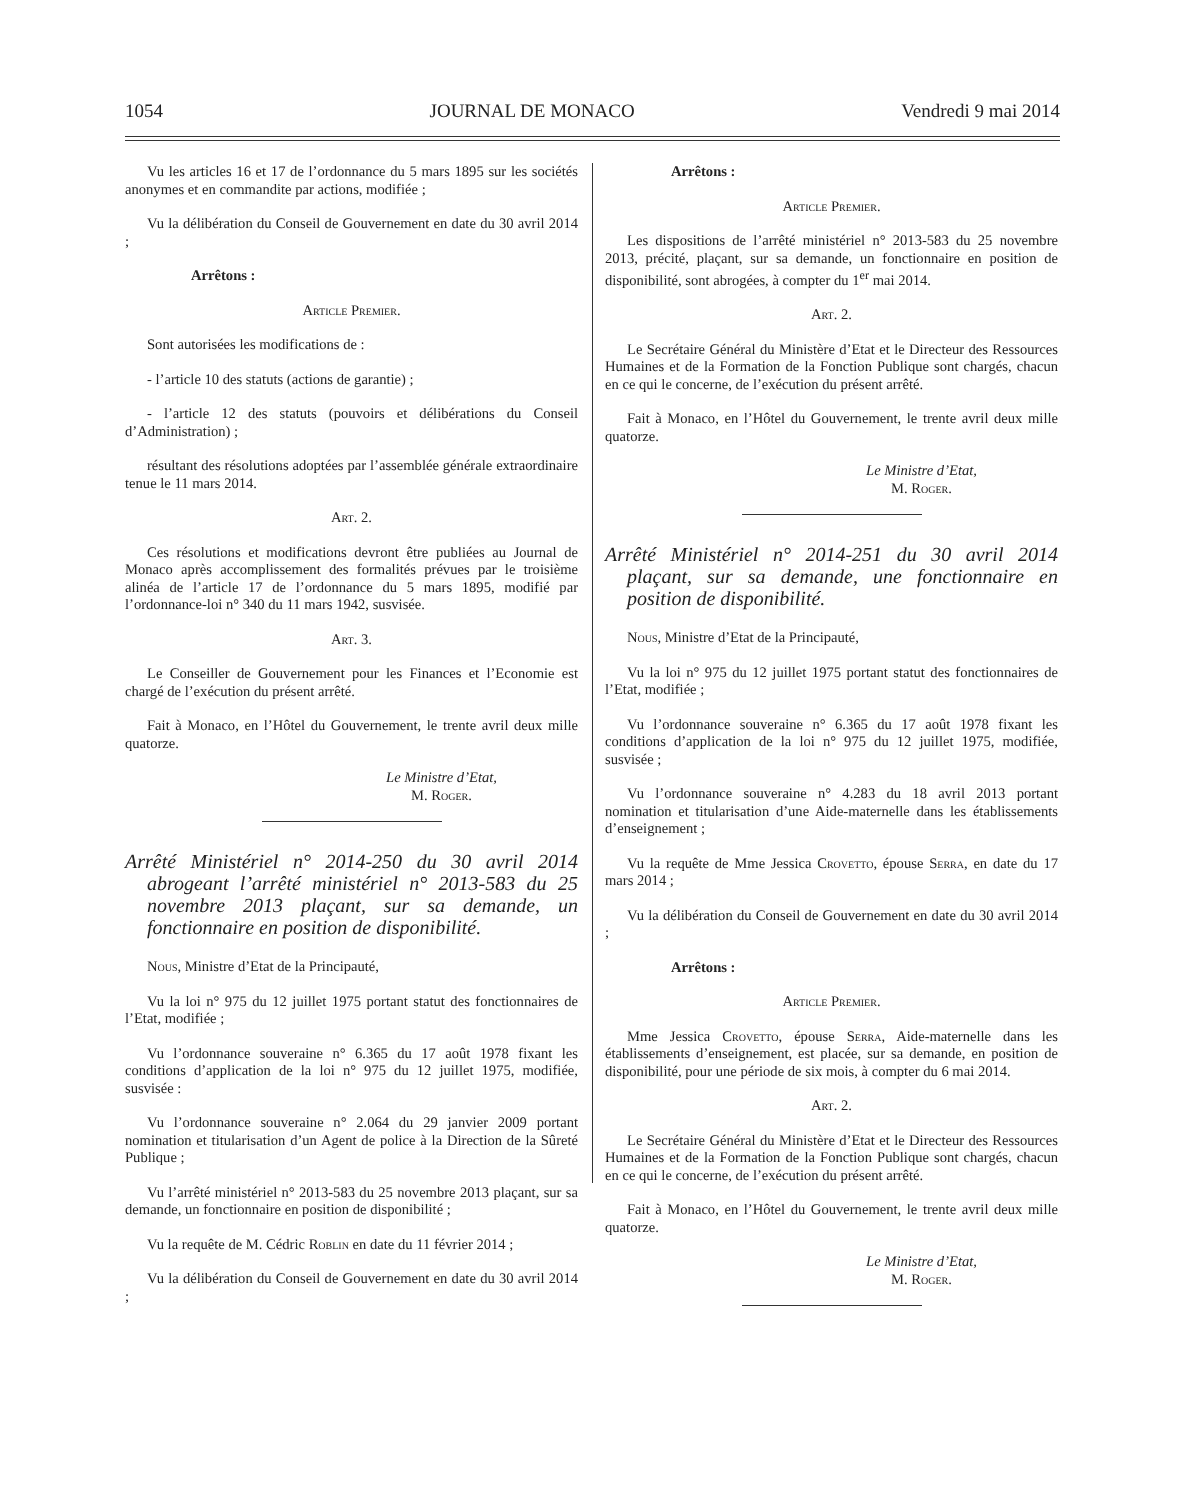1054 JOURNAL DE MONACO Vendredi 9 mai 2014
Vu les articles 16 et 17 de l’ordonnance du 5 mars 1895 sur les sociétés anonymes et en commandite par actions, modifiée ;
Vu la délibération du Conseil de Gouvernement en date du 30 avril 2014 ;
Arrêtons :
Article Premier.
Sont autorisées les modifications de :
- l’article 10 des statuts (actions de garantie) ;
- l’article 12 des statuts (pouvoirs et délibérations du Conseil d’Administration) ;
résultant des résolutions adoptées par l’assemblée générale extraordinaire tenue le 11 mars 2014.
Art. 2.
Ces résolutions et modifications devront être publiées au Journal de Monaco après accomplissement des formalités prévues par le troisième alinéa de l’article 17 de l’ordonnance du 5 mars 1895, modifié par l’ordonnance-loi n° 340 du 11 mars 1942, susvisée.
Art. 3.
Le Conseiller de Gouvernement pour les Finances et l’Economie est chargé de l’exécution du présent arrêté.
Fait à Monaco, en l’Hôtel du Gouvernement, le trente avril deux mille quatorze.
Le Ministre d’Etat,
M. Roger.
Arrêté Ministériel n° 2014-250 du 30 avril 2014 abrogeant l’arrêté ministériel n° 2013-583 du 25 novembre 2013 plaçant, sur sa demande, un fonctionnaire en position de disponibilité.
Nous, Ministre d’Etat de la Principauté,
Vu la loi n° 975 du 12 juillet 1975 portant statut des fonctionnaires de l’Etat, modifiée ;
Vu l’ordonnance souveraine n° 6.365 du 17 août 1978 fixant les conditions d’application de la loi n° 975 du 12 juillet 1975, modifiée, susvisée :
Vu l’ordonnance souveraine n° 2.064 du 29 janvier 2009 portant nomination et titularisation d’un Agent de police à la Direction de la Sûreté Publique ;
Vu l’arrêté ministériel n° 2013-583 du 25 novembre 2013 plaçant, sur sa demande, un fonctionnaire en position de disponibilité ;
Vu la requête de M. Cédric Roblin en date du 11 février 2014 ;
Vu la délibération du Conseil de Gouvernement en date du 30 avril 2014 ;
Arrêtons :
Article Premier.
Les dispositions de l’arrêté ministériel n° 2013-583 du 25 novembre 2013, précité, plaçant, sur sa demande, un fonctionnaire en position de disponibilité, sont abrogées, à compter du 1<sup>er</sup> mai 2014.
Art. 2.
Le Secrétaire Général du Ministère d’Etat et le Directeur des Ressources Humaines et de la Formation de la Fonction Publique sont chargés, chacun en ce qui le concerne, de l’exécution du présent arrêté.
Fait à Monaco, en l’Hôtel du Gouvernement, le trente avril deux mille quatorze.
Le Ministre d’Etat,
M. Roger.
Arrêté Ministériel n° 2014-251 du 30 avril 2014 plaçant, sur sa demande, une fonctionnaire en position de disponibilité.
Nous, Ministre d’Etat de la Principauté,
Vu la loi n° 975 du 12 juillet 1975 portant statut des fonctionnaires de l’Etat, modifiée ;
Vu l’ordonnance souveraine n° 6.365 du 17 août 1978 fixant les conditions d’application de la loi n° 975 du 12 juillet 1975, modifiée, susvisée ;
Vu l’ordonnance souveraine n° 4.283 du 18 avril 2013 portant nomination et titularisation d’une Aide-maternelle dans les établissements d’enseignement ;
Vu la requête de Mme Jessica Crovetto, épouse Serra, en date du 17 mars 2014 ;
Vu la délibération du Conseil de Gouvernement en date du 30 avril 2014 ;
Arrêtons :
Article Premier.
Mme Jessica Crovetto, épouse Serra, Aide-maternelle dans les établissements d’enseignement, est placée, sur sa demande, en position de disponibilité, pour une période de six mois, à compter du 6 mai 2014.
Art. 2.
Le Secrétaire Général du Ministère d’Etat et le Directeur des Ressources Humaines et de la Formation de la Fonction Publique sont chargés, chacun en ce qui le concerne, de l’exécution du présent arrêté.
Fait à Monaco, en l’Hôtel du Gouvernement, le trente avril deux mille quatorze.
Le Ministre d’Etat,
M. Roger.